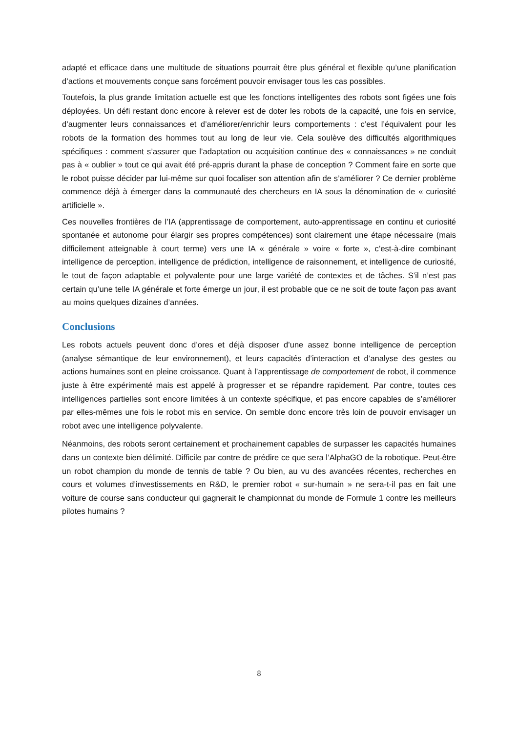adapté et efficace dans une multitude de situations pourrait être plus général et flexible qu’une planification d’actions et mouvements conçue sans forcément pouvoir envisager tous les cas possibles.
Toutefois, la plus grande limitation actuelle est que les fonctions intelligentes des robots sont figées une fois déployées. Un défi restant donc encore à relever est de doter les robots de la capacité, une fois en service, d’augmenter leurs connaissances et d’améliorer/enrichir leurs comportements : c’est l’équivalent pour les robots de la formation des hommes tout au long de leur vie. Cela soulève des difficultés algorithmiques spécifiques : comment s’assurer que l’adaptation ou acquisition continue des « connaissances » ne conduit pas à « oublier » tout ce qui avait été pré-appris durant la phase de conception ? Comment faire en sorte que le robot puisse décider par lui-même sur quoi focaliser son attention afin de s’améliorer ? Ce dernier problème commence déjà à émerger dans la communauté des chercheurs en IA sous la dénomination de « curiosité artificielle ».
Ces nouvelles frontières de l’IA (apprentissage de comportement, auto-apprentissage en continu et curiosité spontanée et autonome pour élargir ses propres compétences) sont clairement une étape nécessaire (mais difficilement atteignable à court terme) vers une IA « générale » voire « forte », c’est-à-dire combinant intelligence de perception, intelligence de prédiction, intelligence de raisonnement, et intelligence de curiosité, le tout de façon adaptable et polyvalente pour une large variété de contextes et de tâches. S’il n’est pas certain qu’une telle IA générale et forte émerge un jour, il est probable que ce ne soit de toute façon pas avant au moins quelques dizaines d’années.
Conclusions
Les robots actuels peuvent donc d’ores et déjà disposer d’une assez bonne intelligence de perception (analyse sémantique de leur environnement), et leurs capacités d’interaction et d’analyse des gestes ou actions humaines sont en pleine croissance. Quant à l’apprentissage de comportement de robot, il commence juste à être expérimenté mais est appelé à progresser et se répandre rapidement. Par contre, toutes ces intelligences partielles sont encore limitées à un contexte spécifique, et pas encore capables de s’améliorer par elles-mêmes une fois le robot mis en service. On semble donc encore très loin de pouvoir envisager un robot avec une intelligence polyvalente.
Néanmoins, des robots seront certainement et prochainement capables de surpasser les capacités humaines dans un contexte bien délimité. Difficile par contre de prédire ce que sera l’AlphaGO de la robotique. Peut-être un robot champion du monde de tennis de table ? Ou bien, au vu des avancées récentes, recherches en cours et volumes d’investissements en R&D, le premier robot « sur-humain » ne sera-t-il pas en fait une voiture de course sans conducteur qui gagnerait le championnat du monde de Formule 1 contre les meilleurs pilotes humains ?
8